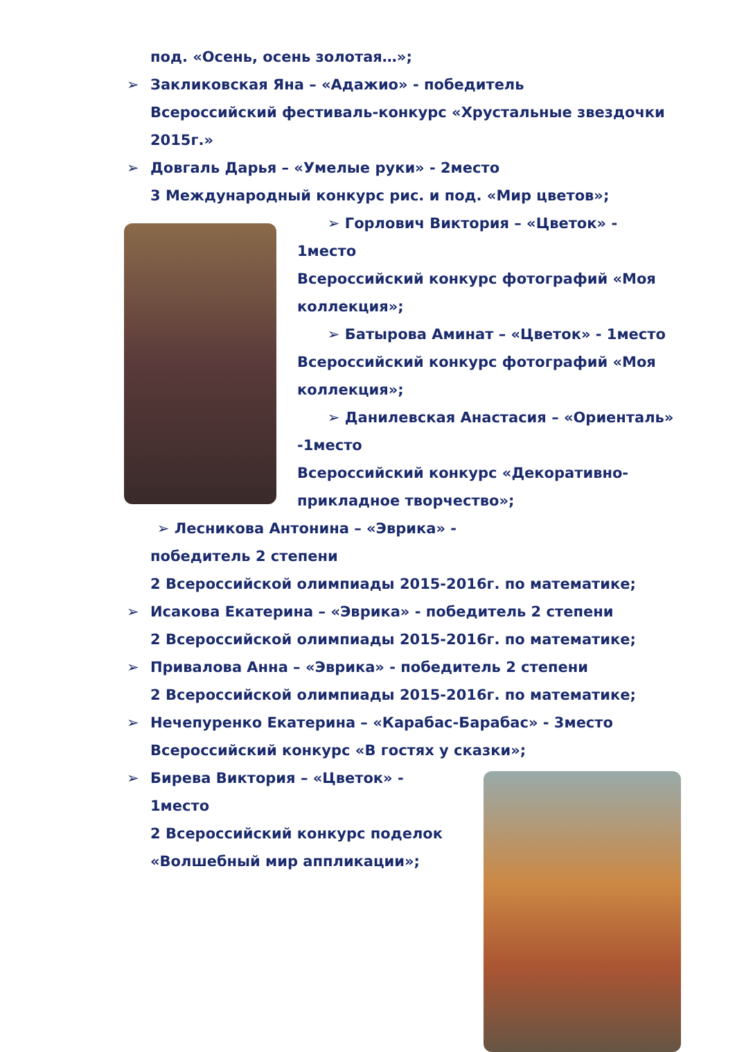под. «Осень, осень золотая…»;
➢ Закликовская Яна – «Адажио» - победитель
Всероссийский фестиваль-конкурс «Хрустальные звездочки 2015г.»
➢ Довгаль Дарья – «Умелые руки» - 2место
3 Международный конкурс рис. и под. «Мир цветов»;
➢ Горлович Виктория – «Цветок» - 1место
Всероссийский конкурс фотографий «Моя коллекция»;
➢ Батырова Аминат – «Цветок» - 1место
Всероссийский конкурс фотографий «Моя коллекция»;
➢ Данилевская Анастасия – «Ориенталь» -1место
Всероссийский конкурс «Декоративно-прикладное творчество»;
➢ Лесникова Антонина – «Эврика» -
победитель 2 степени
2 Всероссийской олимпиады 2015-2016г. по математике;
➢ Исакова Екатерина – «Эврика» - победитель 2 степени
2 Всероссийской олимпиады 2015-2016г. по математике;
➢ Привалова Анна – «Эврика» - победитель 2 степени
2 Всероссийской олимпиады 2015-2016г. по математике;
➢ Нечепуренко Екатерина – «Карабас-Барабас» - 3место
Всероссийский конкурс «В гостях у сказки»;
➢ Бирева Виктория – «Цветок» -
1место
2 Всероссийский конкурс поделок
«Волшебный мир аппликации»;